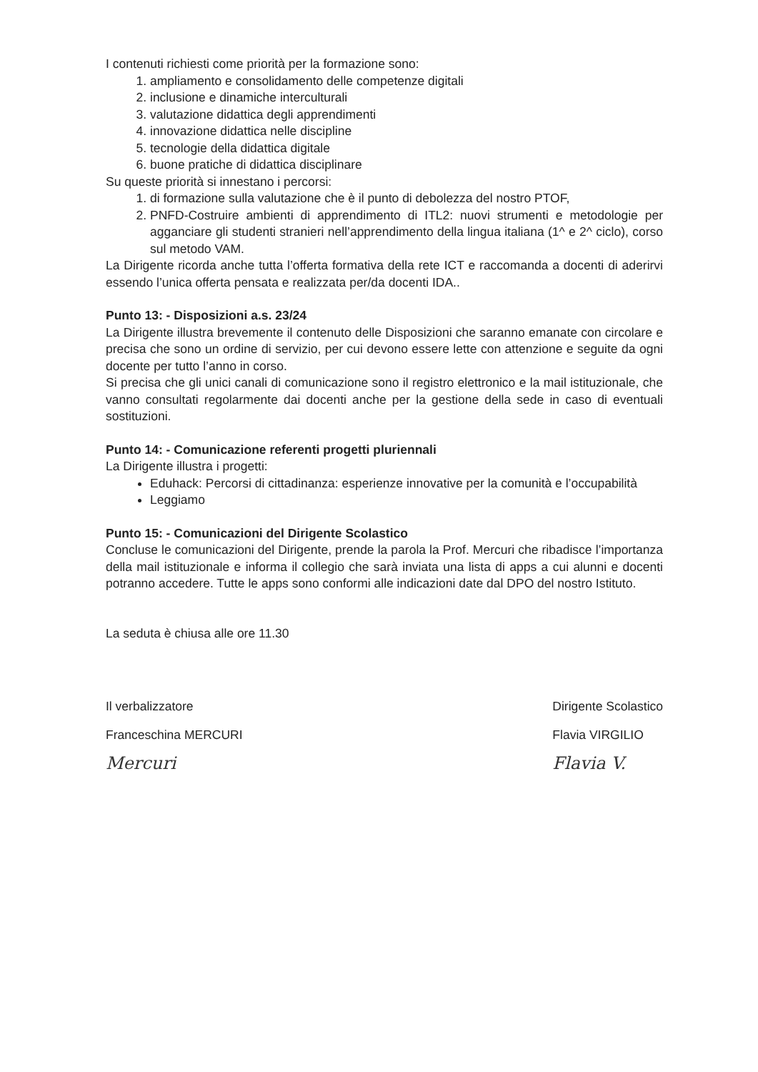I contenuti richiesti come priorità per la formazione sono:
1. ampliamento e consolidamento delle competenze digitali
2. inclusione e dinamiche interculturali
3. valutazione didattica degli apprendimenti
4. innovazione didattica nelle discipline
5. tecnologie della didattica digitale
6. buone pratiche di didattica disciplinare
Su queste priorità si innestano i percorsi:
1. di formazione sulla valutazione che è il punto di debolezza del nostro PTOF,
2. PNFD-Costruire ambienti di apprendimento di ITL2: nuovi strumenti e metodologie per agganciare gli studenti stranieri nell’apprendimento della lingua italiana (1^ e 2^ ciclo), corso sul metodo VAM.
La Dirigente ricorda anche tutta l’offerta formativa della rete ICT e raccomanda a docenti di aderirvi essendo l’unica offerta pensata e realizzata per/da docenti IDA..
Punto 13: - Disposizioni a.s. 23/24
La Dirigente illustra brevemente il contenuto delle Disposizioni che saranno emanate con circolare e precisa che sono un ordine di servizio, per cui devono essere lette con attenzione e seguite da ogni docente per tutto l’anno in corso.
Si precisa che gli unici canali di comunicazione sono il registro elettronico e la mail istituzionale, che vanno consultati regolarmente dai docenti anche per la gestione della sede in caso di eventuali sostituzioni.
Punto 14: - Comunicazione referenti progetti pluriennali
La Dirigente illustra i progetti:
Eduhack: Percorsi di cittadinanza: esperienze innovative per la comunità e l’occupabilità
Leggiamo
Punto 15: - Comunicazioni del Dirigente Scolastico
Concluse le comunicazioni del Dirigente, prende la parola la Prof. Mercuri che ribadisce l’importanza della mail istituzionale e informa il collegio che sarà inviata una lista di apps a cui alunni e docenti potranno accedere. Tutte le apps sono conformi alle indicazioni date dal DPO del nostro Istituto.
La seduta è chiusa alle ore 11.30
Il verbalizzatore
Franceschina MERCURI
Mercuri
Dirigente Scolastico
Flavia VIRGILIO
Flavia V.